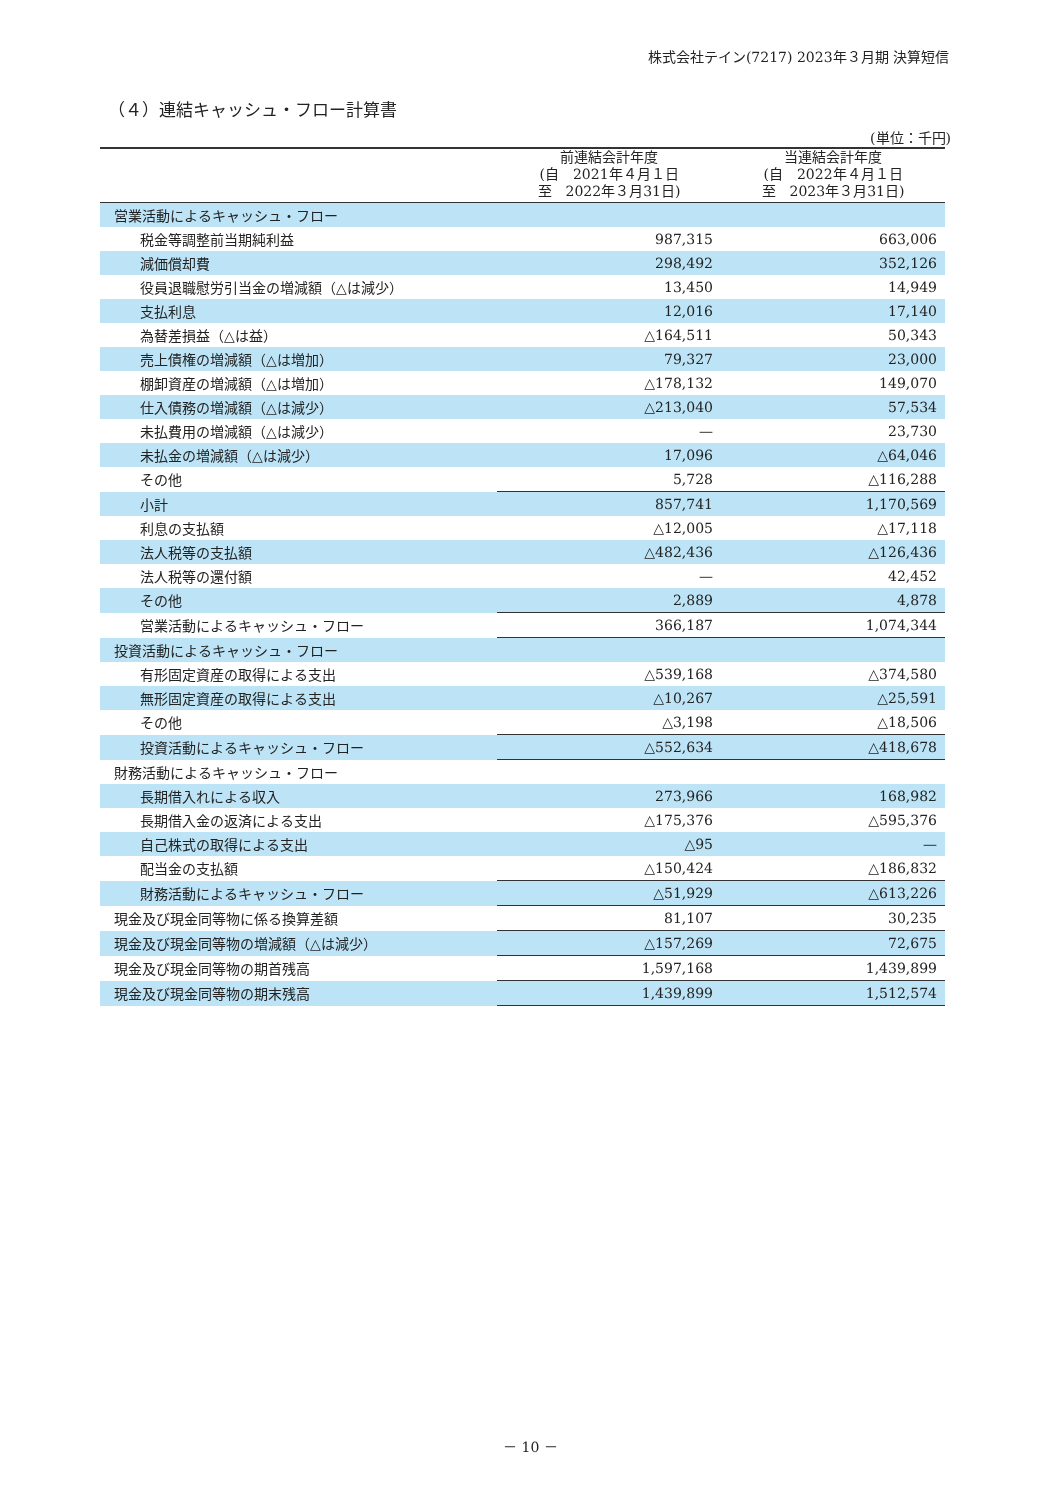株式会社テイン(7217) 2023年３月期 決算短信
（４）連結キャッシュ・フロー計算書
(単位：千円)
| | 前連結会計年度 (自 2021年４月１日 至 2022年３月31日) | 当連結会計年度 (自 2022年４月１日 至 2023年３月31日) |
| --- | --- | --- |
| 営業活動によるキャッシュ・フロー | | |
| 税金等調整前当期純利益 | 987,315 | 663,006 |
| 減価償却費 | 298,492 | 352,126 |
| 役員退職慰労引当金の増減額（△は減少） | 13,450 | 14,949 |
| 支払利息 | 12,016 | 17,140 |
| 為替差損益（△は益） | △164,511 | 50,343 |
| 売上債権の増減額（△は増加） | 79,327 | 23,000 |
| 棚卸資産の増減額（△は増加） | △178,132 | 149,070 |
| 仕入債務の増減額（△は減少） | △213,040 | 57,534 |
| 未払費用の増減額（△は減少） | — | 23,730 |
| 未払金の増減額（△は減少） | 17,096 | △64,046 |
| その他 | 5,728 | △116,288 |
| 小計 | 857,741 | 1,170,569 |
| 利息の支払額 | △12,005 | △17,118 |
| 法人税等の支払額 | △482,436 | △126,436 |
| 法人税等の還付額 | — | 42,452 |
| その他 | 2,889 | 4,878 |
| 営業活動によるキャッシュ・フロー | 366,187 | 1,074,344 |
| 投資活動によるキャッシュ・フロー | | |
| 有形固定資産の取得による支出 | △539,168 | △374,580 |
| 無形固定資産の取得による支出 | △10,267 | △25,591 |
| その他 | △3,198 | △18,506 |
| 投資活動によるキャッシュ・フロー | △552,634 | △418,678 |
| 財務活動によるキャッシュ・フロー | | |
| 長期借入れによる収入 | 273,966 | 168,982 |
| 長期借入金の返済による支出 | △175,376 | △595,376 |
| 自己株式の取得による支出 | △95 | — |
| 配当金の支払額 | △150,424 | △186,832 |
| 財務活動によるキャッシュ・フロー | △51,929 | △613,226 |
| 現金及び現金同等物に係る換算差額 | 81,107 | 30,235 |
| 現金及び現金同等物の増減額（△は減少） | △157,269 | 72,675 |
| 現金及び現金同等物の期首残高 | 1,597,168 | 1,439,899 |
| 現金及び現金同等物の期末残高 | 1,439,899 | 1,512,574 |
－ 10 －